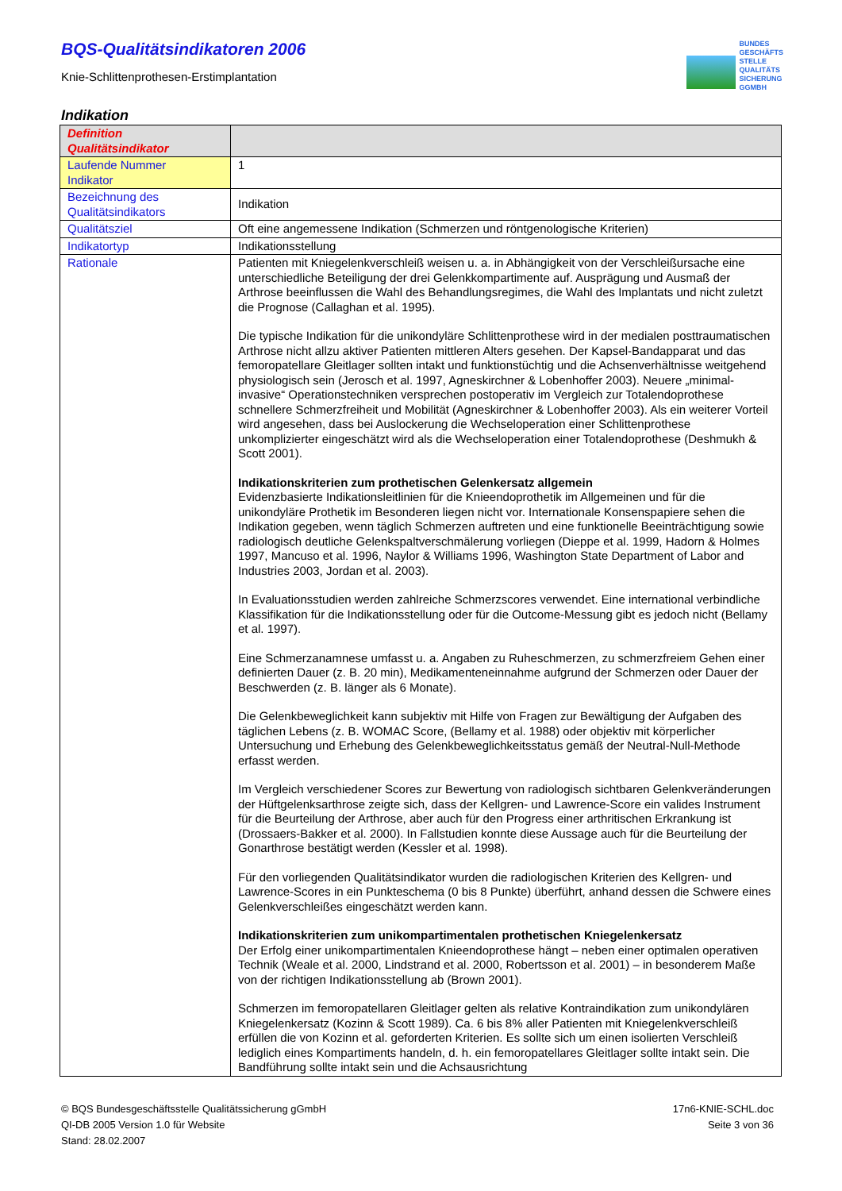BQS-Qualitätsindikatoren 2006
Knie-Schlittenprothesen-Erstimplantation
BUNDES
GESCHÄFTS
STELLE
QUALITÄTS
SICHERUNG
GGMBH
Indikation
| Definition Qualitätsindikator | |
| Laufende Nummer Indikator | 1 |
| Bezeichnung des Qualitätsindikators | Indikation |
| Qualitätsziel | Oft eine angemessene Indikation (Schmerzen und röntgenologische Kriterien) |
| Indikatortyp | Indikationsstellung |
| Rationale | Patienten mit Kniegelenkverschleiß weisen u. a. in Abhängigkeit von der Verschleißursache eine unterschiedliche Beteiligung der drei Gelenkkompartimente auf. Ausprägung und Ausmaß der Arthrose beeinflussen die Wahl des Behandlungsregimes, die Wahl des Implantats und nicht zuletzt die Prognose (Callaghan et al. 1995). Die typische Indikation für die unikondyläre Schlittenprothese wird in der medialen posttraumatischen Arthrose nicht allzu aktiver Patienten mittleren Alters gesehen. Der Kapsel-Bandapparat und das femoropatellare Gleitlager sollten intakt und funktionstüchtig und die Achsenverhältnisse weitgehend physiologisch sein (Jerosch et al. 1997, Agneskirchner & Lobenhoffer 2003). Neuere „minimal-invasive“ Operationstechniken versprechen postoperativ im Vergleich zur Totalendoprothese schnellere Schmerzfreiheit und Mobilität (Agneskirchner & Lobenhoffer 2003). Als ein weiterer Vorteil wird angesehen, dass bei Auslockerung die Wechseloperation einer Schlittenprothese unkomplizierter eingeschätzt wird als die Wechseloperation einer Totalendoprothese (Deshmukh & Scott 2001). Indikationskriterien zum prothetischen Gelenkersatz allgemein Evidenzbasierte Indikationsleitlinien für die Knieendoprothetik im Allgemeinen und für die unikondyläre Prothetik im Besonderen liegen nicht vor. Internationale Konsenspapiere sehen die Indikation gegeben, wenn täglich Schmerzen auftreten und eine funktionelle Beeinträchtigung sowie radiologisch deutliche Gelenkspaltverschmälerung vorliegen (Dieppe et al. 1999, Hadorn & Holmes 1997, Mancuso et al. 1996, Naylor & Williams 1996, Washington State Department of Labor and Industries 2003, Jordan et al. 2003). In Evaluationsstudien werden zahlreiche Schmerzscores verwendet. Eine international verbindliche Klassifikation für die Indikationsstellung oder für die Outcome-Messung gibt es jedoch nicht (Bellamy et al. 1997). Eine Schmerzanamnese umfasst u. a. Angaben zu Ruheschmerzen, zu schmerzfreiem Gehen einer definierten Dauer (z. B. 20 min), Medikamenteneinnahme aufgrund der Schmerzen oder Dauer der Beschwerden (z. B. länger als 6 Monate). Die Gelenkbeweglichkeit kann subjektiv mit Hilfe von Fragen zur Bewältigung der Aufgaben des täglichen Lebens (z. B. WOMAC Score, (Bellamy et al. 1988) oder objektiv mit körperlicher Untersuchung und Erhebung des Gelenkbeweglichkeitsstatus gemäß der Neutral-Null-Methode erfasst werden. Im Vergleich verschiedener Scores zur Bewertung von radiologisch sichtbaren Gelenkveränderungen der Hüftgelenksarthrose zeigte sich, dass der Kellgren- und Lawrence-Score ein valides Instrument für die Beurteilung der Arthrose, aber auch für den Progress einer arthritischen Erkrankung ist (Drossaers-Bakker et al. 2000). In Fallstudien konnte diese Aussage auch für die Beurteilung der Gonarthrose bestätigt werden (Kessler et al. 1998). Für den vorliegenden Qualitätsindikator wurden die radiologischen Kriterien des Kellgren- und Lawrence-Scores in ein Punkteschema (0 bis 8 Punkte) überführt, anhand dessen die Schwere eines Gelenkverschleißes eingeschätzt werden kann. Indikationskriterien zum unikompartimentalen prothetischen Kniegelenkersatz Der Erfolg einer unikompartimentalen Knieendoprothese hängt – neben einer optimalen operativen Technik (Weale et al. 2000, Lindstrand et al. 2000, Robertsson et al. 2001) – in besonderem Maße von der richtigen Indikationsstellung ab (Brown 2001). Schmerzen im femoropatellaren Gleitlager gelten als relative Kontraindikation zum unikondylären Kniegelenkersatz (Kozinn & Scott 1989). Ca. 6 bis 8% aller Patienten mit Kniegelenkverschleiß erfüllen die von Kozinn et al. geforderten Kriterien. Es sollte sich um einen isolierten Verschleiß lediglich eines Kompartiments handeln, d. h. ein femoropatellares Gleitlager sollte intakt sein. Die Bandführung sollte intakt sein und die Achsausrichtung |
© BQS Bundesgeschäftsstelle Qualitätssicherung gGmbH
QI-DB 2005 Version 1.0 für Website
Stand: 28.02.2007
17n6-KNIE-SCHL.doc
Seite 3 von 36